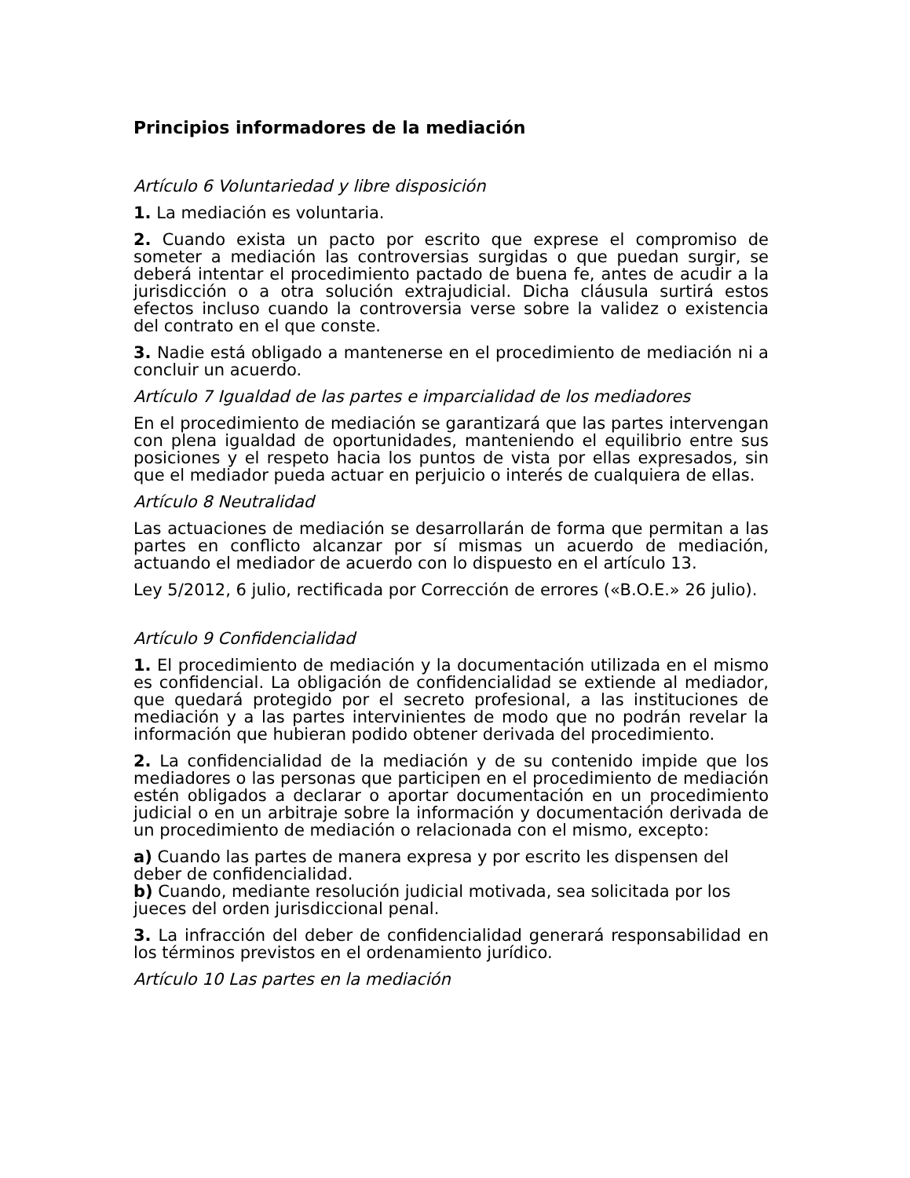Principios informadores de la mediación
Artículo 6 Voluntariedad y libre disposición
1. La mediación es voluntaria.
2. Cuando exista un pacto por escrito que exprese el compromiso de someter a mediación las controversias surgidas o que puedan surgir, se deberá intentar el procedimiento pactado de buena fe, antes de acudir a la jurisdicción o a otra solución extrajudicial. Dicha cláusula surtirá estos efectos incluso cuando la controversia verse sobre la validez o existencia del contrato en el que conste.
3. Nadie está obligado a mantenerse en el procedimiento de mediación ni a concluir un acuerdo.
Artículo 7 Igualdad de las partes e imparcialidad de los mediadores
En el procedimiento de mediación se garantizará que las partes intervengan con plena igualdad de oportunidades, manteniendo el equilibrio entre sus posiciones y el respeto hacia los puntos de vista por ellas expresados, sin que el mediador pueda actuar en perjuicio o interés de cualquiera de ellas.
Artículo 8 Neutralidad
Las actuaciones de mediación se desarrollarán de forma que permitan a las partes en conflicto alcanzar por sí mismas un acuerdo de mediación, actuando el mediador de acuerdo con lo dispuesto en el artículo 13.
Ley 5/2012, 6 julio, rectificada por Corrección de errores («B.O.E.» 26 julio).
Artículo 9 Confidencialidad
1. El procedimiento de mediación y la documentación utilizada en el mismo es confidencial. La obligación de confidencialidad se extiende al mediador, que quedará protegido por el secreto profesional, a las instituciones de mediación y a las partes intervinientes de modo que no podrán revelar la información que hubieran podido obtener derivada del procedimiento.
2. La confidencialidad de la mediación y de su contenido impide que los mediadores o las personas que participen en el procedimiento de mediación estén obligados a declarar o aportar documentación en un procedimiento judicial o en un arbitraje sobre la información y documentación derivada de un procedimiento de mediación o relacionada con el mismo, excepto:
a) Cuando las partes de manera expresa y por escrito les dispensen del deber de confidencialidad.
b) Cuando, mediante resolución judicial motivada, sea solicitada por los jueces del orden jurisdiccional penal.
3. La infracción del deber de confidencialidad generará responsabilidad en los términos previstos en el ordenamiento jurídico.
Artículo 10 Las partes en la mediación